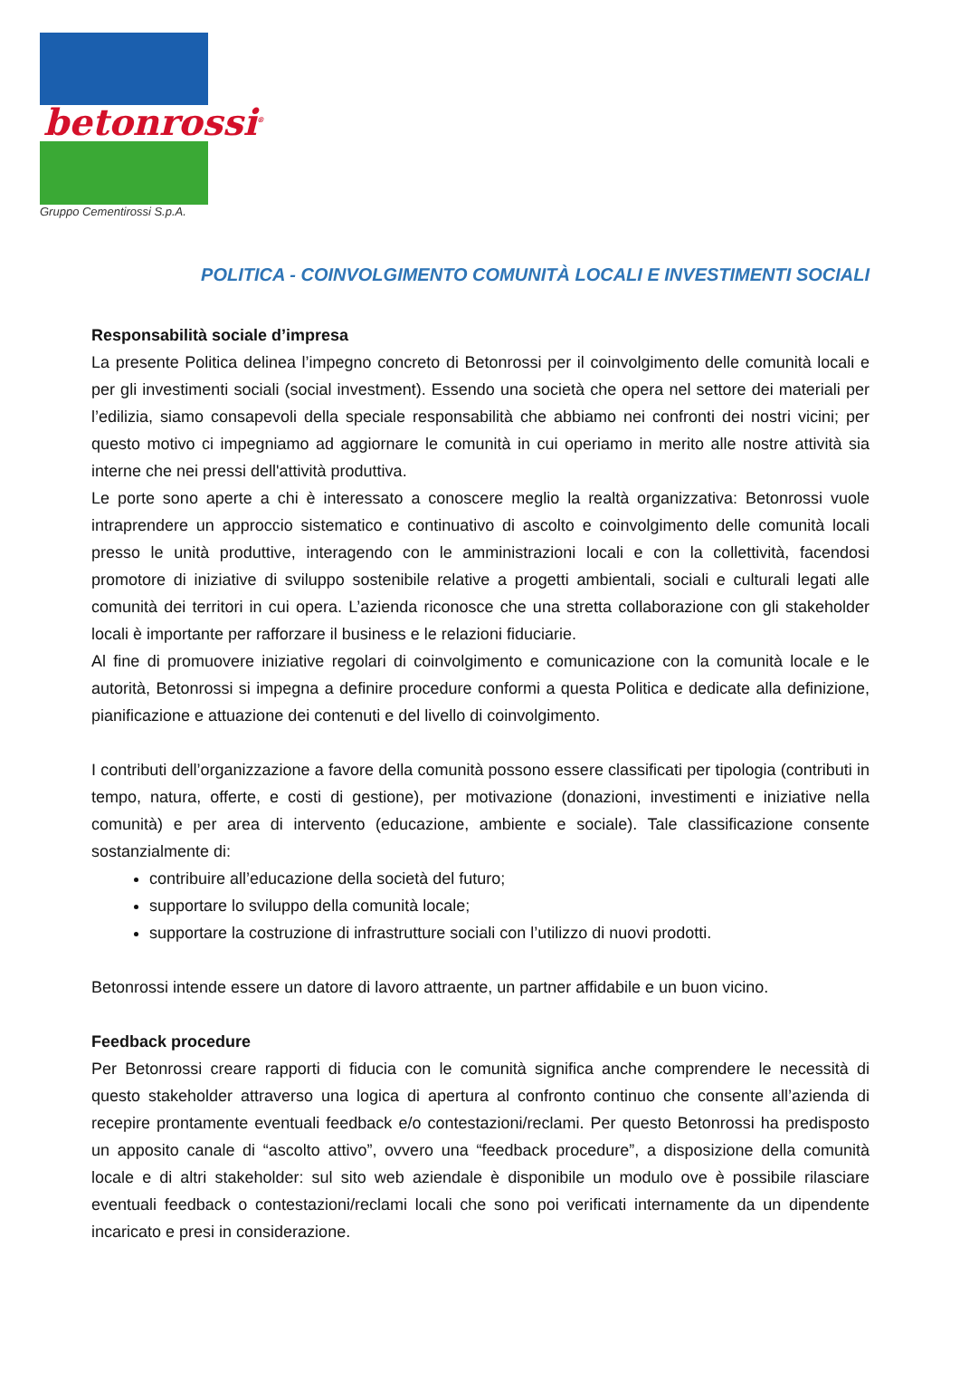betonrossi<sup>®</sup>
Gruppo Cementirossi S.p.A.
POLITICA - COINVOLGIMENTO COMUNITÀ LOCALI E INVESTIMENTI SOCIALI
Responsabilità sociale d’impresa
La presente Politica delinea l’impegno concreto di Betonrossi per il coinvolgimento delle comunità locali e per gli investimenti sociali (social investment). Essendo una società che opera nel settore dei materiali per l’edilizia, siamo consapevoli della speciale responsabilità che abbiamo nei confronti dei nostri vicini; per questo motivo ci impegniamo ad aggiornare le comunità in cui operiamo in merito alle nostre attività sia interne che nei pressi dell'attività produttiva.
Le porte sono aperte a chi è interessato a conoscere meglio la realtà organizzativa: Betonrossi vuole intraprendere un approccio sistematico e continuativo di ascolto e coinvolgimento delle comunità locali presso le unità produttive, interagendo con le amministrazioni locali e con la collettività, facendosi promotore di iniziative di sviluppo sostenibile relative a progetti ambientali, sociali e culturali legati alle comunità dei territori in cui opera. L’azienda riconosce che una stretta collaborazione con gli stakeholder locali è importante per rafforzare il business e le relazioni fiduciarie.
Al fine di promuovere iniziative regolari di coinvolgimento e comunicazione con la comunità locale e le autorità, Betonrossi si impegna a definire procedure conformi a questa Politica e dedicate alla definizione, pianificazione e attuazione dei contenuti e del livello di coinvolgimento.
I contributi dell’organizzazione a favore della comunità possono essere classificati per tipologia (contributi in tempo, natura, offerte, e costi di gestione), per motivazione (donazioni, investimenti e iniziative nella comunità) e per area di intervento (educazione, ambiente e sociale). Tale classificazione consente sostanzialmente di:
contribuire all’educazione della società del futuro;
supportare lo sviluppo della comunità locale;
supportare la costruzione di infrastrutture sociali con l’utilizzo di nuovi prodotti.
Betonrossi intende essere un datore di lavoro attraente, un partner affidabile e un buon vicino.
Feedback procedure
Per Betonrossi creare rapporti di fiducia con le comunità significa anche comprendere le necessità di questo stakeholder attraverso una logica di apertura al confronto continuo che consente all’azienda di recepire prontamente eventuali feedback e/o contestazioni/reclami. Per questo Betonrossi ha predisposto un apposito canale di “ascolto attivo”, ovvero una “feedback procedure”, a disposizione della comunità locale e di altri stakeholder: sul sito web aziendale è disponibile un modulo ove è possibile rilasciare eventuali feedback o contestazioni/reclami locali che sono poi verificati internamente da un dipendente incaricato e presi in considerazione.